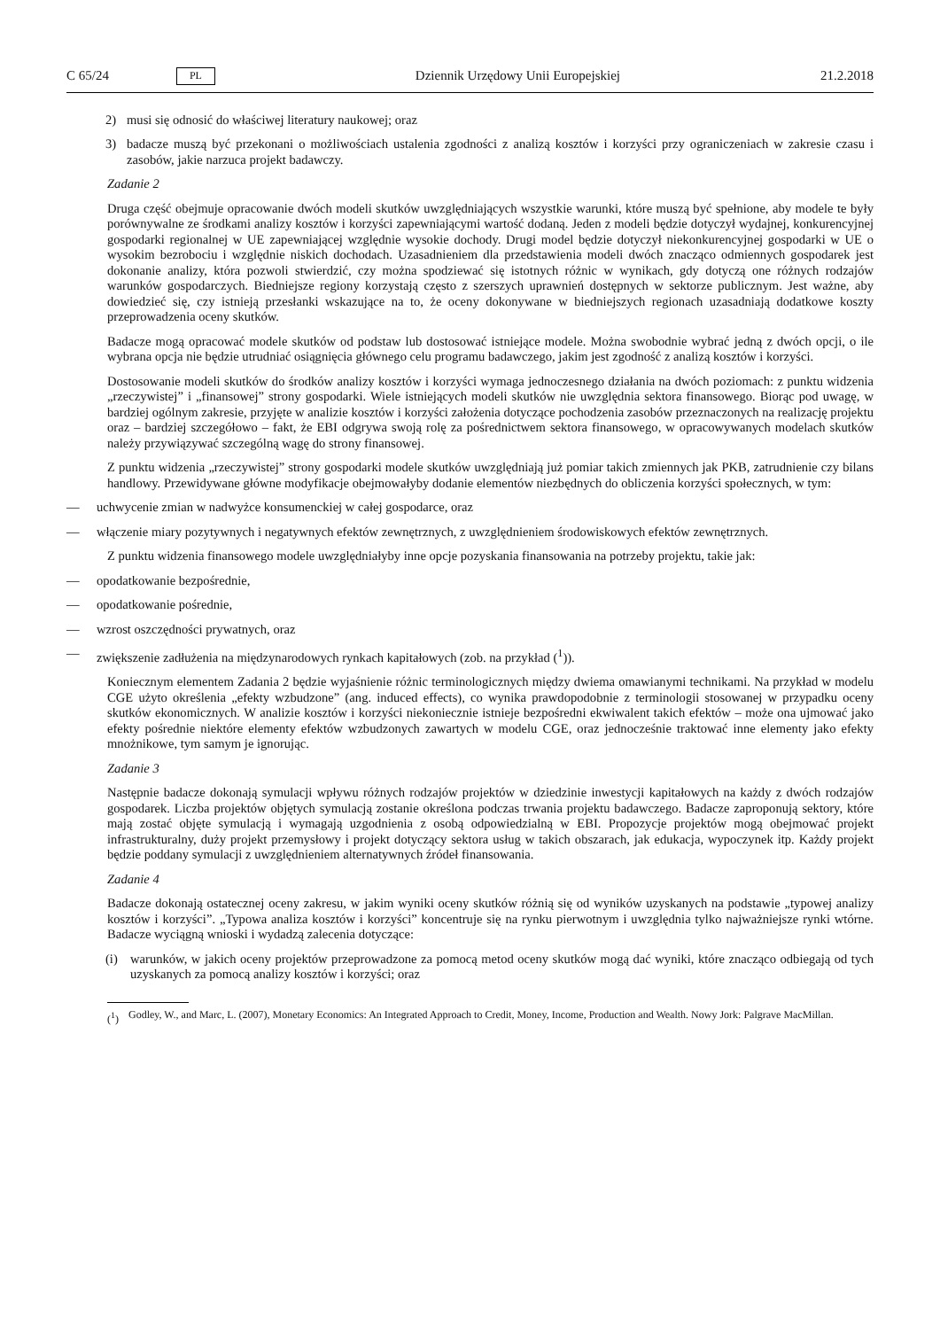C 65/24 PL Dziennik Urzędowy Unii Europejskiej 21.2.2018
2) musi się odnosić do właściwej literatury naukowej; oraz
3) badacze muszą być przekonani o możliwościach ustalenia zgodności z analizą kosztów i korzyści przy ograniczeniach w zakresie czasu i zasobów, jakie narzuca projekt badawczy.
Zadanie 2
Druga część obejmuje opracowanie dwóch modeli skutków uwzględniających wszystkie warunki, które muszą być spełnione, aby modele te były porównywalne ze środkami analizy kosztów i korzyści zapewniającymi wartość dodaną. Jeden z modeli będzie dotyczył wydajnej, konkurencyjnej gospodarki regionalnej w UE zapewniającej względnie wysokie dochody. Drugi model będzie dotyczył niekonkurencyjnej gospodarki w UE o wysokim bezrobociu i względnie niskich dochodach. Uzasadnieniem dla przedstawienia modeli dwóch znacząco odmiennych gospodarek jest dokonanie analizy, która pozwoli stwierdzić, czy można spodziewać się istotnych różnic w wynikach, gdy dotyczą one różnych rodzajów warunków gospodarczych. Biedniejsze regiony korzystają często z szerszych uprawnień dostępnych w sektorze publicznym. Jest ważne, aby dowiedzieć się, czy istnieją przesłanki wskazujące na to, że oceny dokonywane w biedniejszych regionach uzasadniają dodatkowe koszty przeprowadzenia oceny skutków.
Badacze mogą opracować modele skutków od podstaw lub dostosować istniejące modele. Można swobodnie wybrać jedną z dwóch opcji, o ile wybrana opcja nie będzie utrudniać osiągnięcia głównego celu programu badawczego, jakim jest zgodność z analizą kosztów i korzyści.
Dostosowanie modeli skutków do środków analizy kosztów i korzyści wymaga jednoczesnego działania na dwóch poziomach: z punktu widzenia „rzeczywistej” i „finansowej” strony gospodarki. Wiele istniejących modeli skutków nie uwzględnia sektora finansowego. Biorąc pod uwagę, w bardziej ogólnym zakresie, przyjęte w analizie kosztów i korzyści założenia dotyczące pochodzenia zasobów przeznaczonych na realizację projektu oraz – bardziej szczegółowo – fakt, że EBI odgrywa swoją rolę za pośrednictwem sektora finansowego, w opracowywanych modelach skutków należy przywiązywać szczególną wagę do strony finansowej.
Z punktu widzenia „rzeczywistej” strony gospodarki modele skutków uwzględniają już pomiar takich zmiennych jak PKB, zatrudnienie czy bilans handlowy. Przewidywane główne modyfikacje obejmowałyby dodanie elementów niezbędnych do obliczenia korzyści społecznych, w tym:
— uchwycenie zmian w nadwyżce konsumenckiej w całej gospodarce, oraz
— włączenie miary pozytywnych i negatywnych efektów zewnętrznych, z uwzględnieniem środowiskowych efektów zewnętrznych.
Z punktu widzenia finansowego modele uwzględniałyby inne opcje pozyskania finansowania na potrzeby projektu, takie jak:
— opodatkowanie bezpośrednie,
— opodatkowanie pośrednie,
— wzrost oszczędności prywatnych, oraz
— zwiększenie zadłużenia na międzynarodowych rynkach kapitałowych (zob. na przykład (<sup>1</sup>)).
Koniecznym elementem Zadania 2 będzie wyjaśnienie różnic terminologicznych między dwiema omawianymi technikami. Na przykład w modelu CGE użyto określenia „efekty wzbudzone” (ang. induced effects), co wynika prawdopodobnie z terminologii stosowanej w przypadku oceny skutków ekonomicznych. W analizie kosztów i korzyści niekoniecznie istnieje bezpośredni ekwiwalent takich efektów – może ona ujmować jako efekty pośrednie niektóre elementy efektów wzbudzonych zawartych w modelu CGE, oraz jednocześnie traktować inne elementy jako efekty mnożnikowe, tym samym je ignorując.
Zadanie 3
Następnie badacze dokonają symulacji wpływu różnych rodzajów projektów w dziedzinie inwestycji kapitałowych na każdy z dwóch rodzajów gospodarek. Liczba projektów objętych symulacją zostanie określona podczas trwania projektu badawczego. Badacze zaproponują sektory, które mają zostać objęte symulacją i wymagają uzgodnienia z osobą odpowiedzialną w EBI. Propozycje projektów mogą obejmować projekt infrastrukturalny, duży projekt przemysłowy i projekt dotyczący sektora usług w takich obszarach, jak edukacja, wypoczynek itp. Każdy projekt będzie poddany symulacji z uwzględnieniem alternatywnych źródeł finansowania.
Zadanie 4
Badacze dokonają ostatecznej oceny zakresu, w jakim wyniki oceny skutków różnią się od wyników uzyskanych na podstawie „typowej analizy kosztów i korzyści”. „Typowa analiza kosztów i korzyści” koncentruje się na rynku pierwotnym i uwzględnia tylko najważniejsze rynki wtórne. Badacze wyciągną wnioski i wydadzą zalecenia dotyczące:
(i) warunków, w jakich oceny projektów przeprowadzone za pomocą metod oceny skutków mogą dać wyniki, które znacząco odbiegają od tych uzyskanych za pomocą analizy kosztów i korzyści; oraz
(<sup>1</sup>) Godley, W., and Marc, L. (2007), Monetary Economics: An Integrated Approach to Credit, Money, Income, Production and Wealth. Nowy Jork: Palgrave MacMillan.